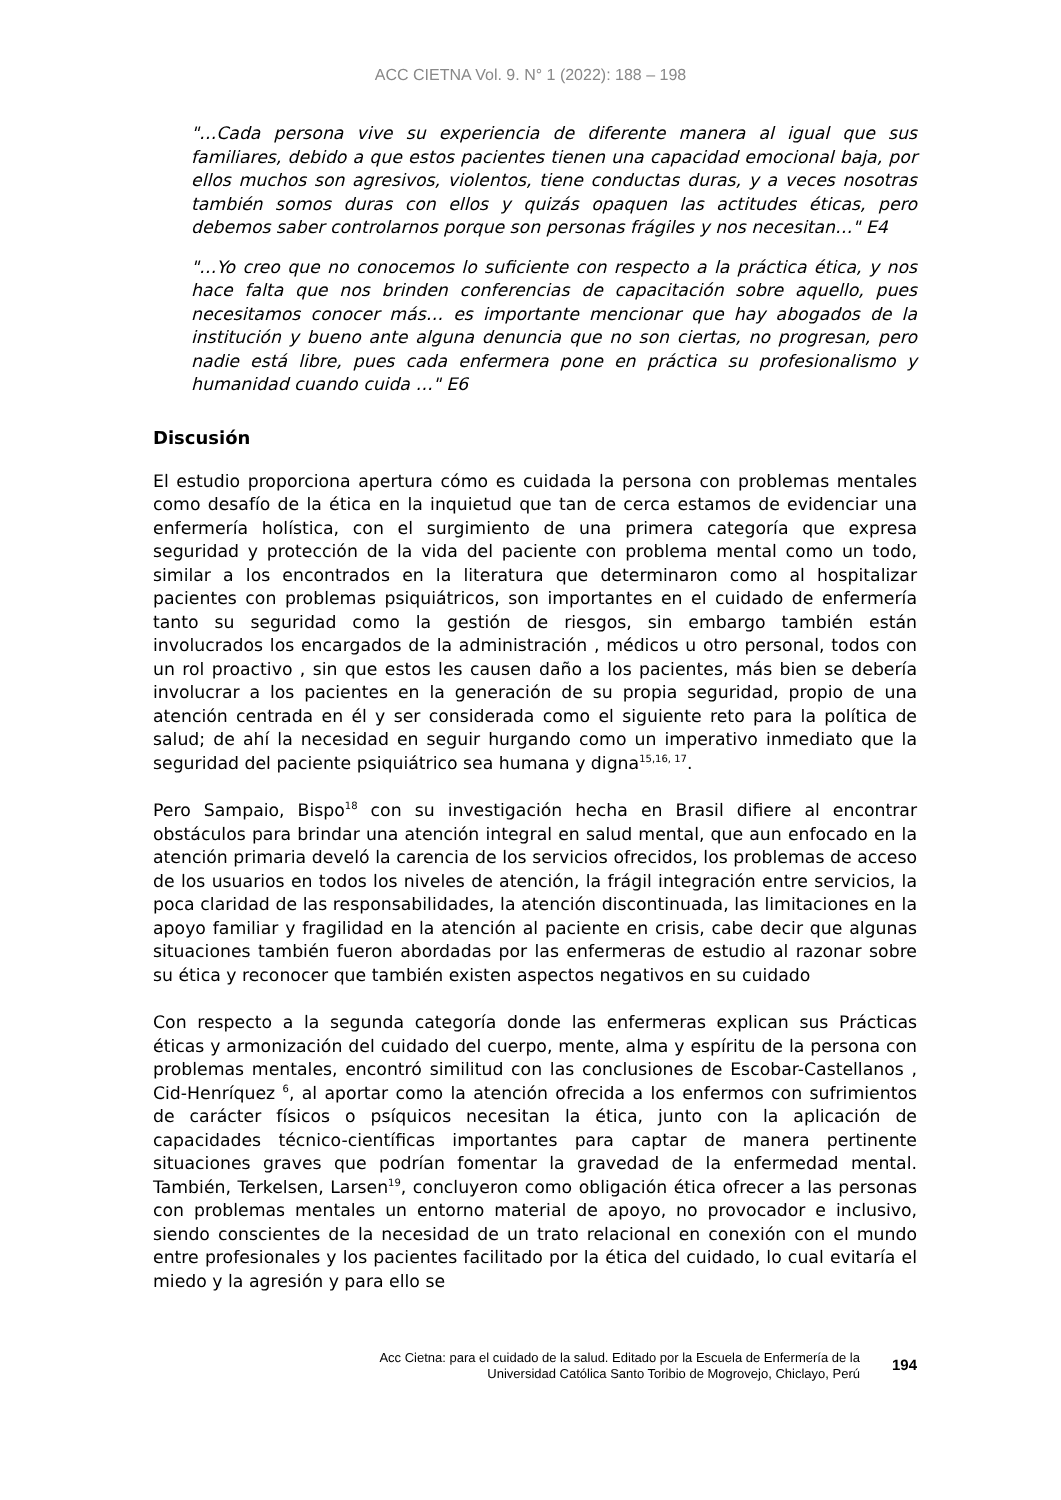ACC CIETNA Vol. 9. N° 1 (2022): 188 – 198
"…Cada persona vive su experiencia de diferente manera al igual que sus familiares, debido a que estos pacientes tienen una capacidad emocional baja, por ellos muchos son agresivos, violentos, tiene conductas duras, y a veces nosotras también somos duras con ellos y quizás opaquen las actitudes éticas, pero debemos saber controlarnos porque son personas frágiles y nos necesitan…" E4
"…Yo creo que no conocemos lo suficiente con respecto a la práctica ética, y nos hace falta que nos brinden conferencias de capacitación sobre aquello, pues necesitamos conocer más… es importante mencionar que hay abogados de la institución y bueno ante alguna denuncia que no son ciertas, no progresan, pero nadie está libre, pues cada enfermera pone en práctica su profesionalismo y humanidad cuando cuida …" E6
Discusión
El estudio proporciona apertura cómo es cuidada la persona con problemas mentales como desafío de la ética en la inquietud que tan de cerca estamos de evidenciar una enfermería holística, con el surgimiento de una primera categoría que expresa seguridad y protección de la vida del paciente con problema mental como un todo, similar a los encontrados en la literatura que determinaron como al hospitalizar pacientes con problemas psiquiátricos, son importantes en el cuidado de enfermería tanto su seguridad como la gestión de riesgos, sin embargo también están involucrados los encargados de la administración , médicos u otro personal, todos con un rol proactivo , sin que estos les causen daño a los pacientes, más bien se debería involucrar a los pacientes en la generación de su propia seguridad, propio de una atención centrada en él y ser considerada como el siguiente reto para la política de salud; de ahí la necesidad en seguir hurgando como un imperativo inmediato que la seguridad del paciente psiquiátrico sea humana y digna<sup>15,16, 17</sup>.
Pero Sampaio, Bispo<sup>18</sup> con su investigación hecha en Brasil difiere al encontrar obstáculos para brindar una atención integral en salud mental, que aun enfocado en la atención primaria develó la carencia de los servicios ofrecidos, los problemas de acceso de los usuarios en todos los niveles de atención, la frágil integración entre servicios, la poca claridad de las responsabilidades, la atención discontinuada, las limitaciones en la apoyo familiar y fragilidad en la atención al paciente en crisis, cabe decir que algunas situaciones también fueron abordadas por las enfermeras de estudio al razonar sobre su ética y reconocer que también existen aspectos negativos en su cuidado
Con respecto a la segunda categoría donde las enfermeras explican sus Prácticas éticas y armonización del cuidado del cuerpo, mente, alma y espíritu de la persona con problemas mentales, encontró similitud con las conclusiones de Escobar-Castellanos , Cid-Henríquez <sup>6</sup>, al aportar como la atención ofrecida a los enfermos con sufrimientos de carácter físicos o psíquicos necesitan la ética, junto con la aplicación de capacidades técnico-científicas importantes para captar de manera pertinente situaciones graves que podrían fomentar la gravedad de la enfermedad mental. También, Terkelsen, Larsen<sup>19</sup>, concluyeron como obligación ética ofrecer a las personas con problemas mentales un entorno material de apoyo, no provocador e inclusivo, siendo conscientes de la necesidad de un trato relacional en conexión con el mundo entre profesionales y los pacientes facilitado por la ética del cuidado, lo cual evitaría el miedo y la agresión y para ello se
Acc Cietna: para el cuidado de la salud. Editado por la Escuela de Enfermería de la
Universidad Católica Santo Toribio de Mogrovejo, Chiclayo, Perú
194